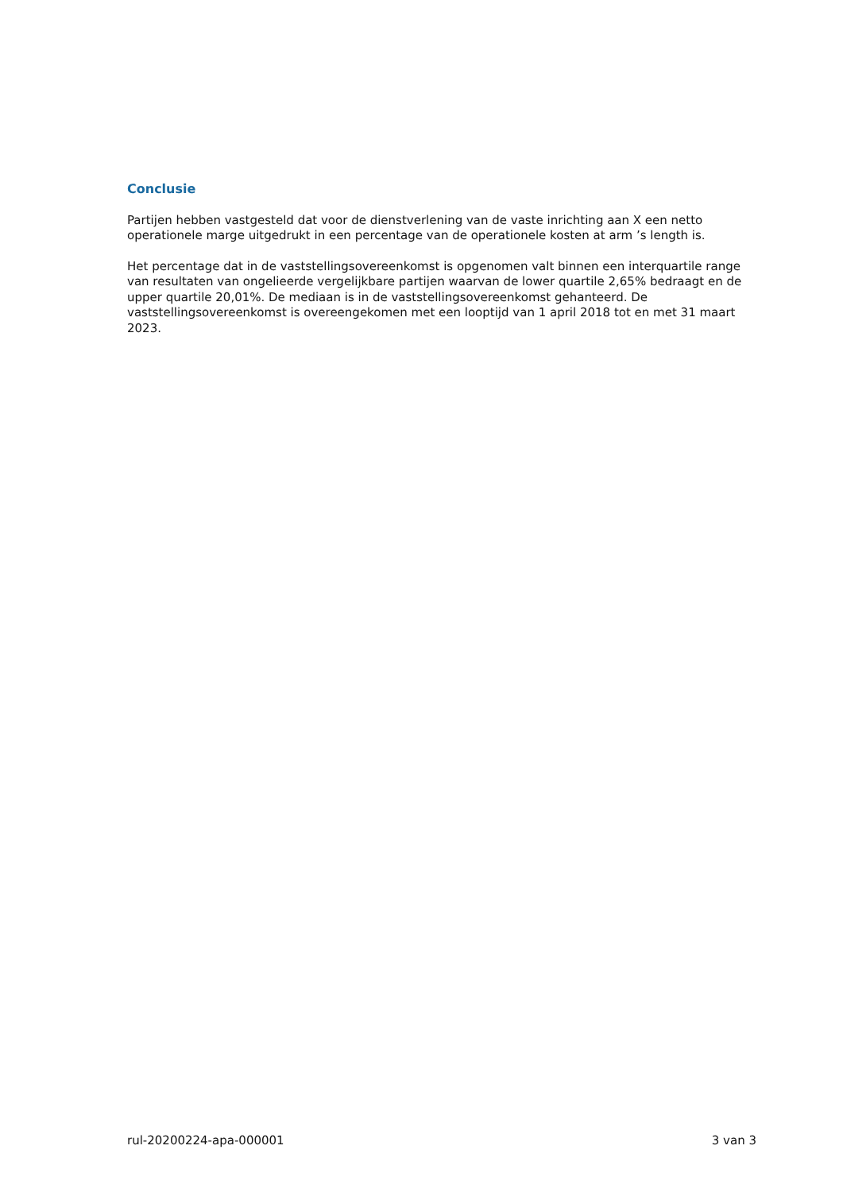Conclusie
Partijen hebben vastgesteld dat voor de dienstverlening van de vaste inrichting aan X een netto operationele marge uitgedrukt in een percentage van de operationele kosten at arm ’s length is.
Het percentage dat in de vaststellingsovereenkomst is opgenomen valt binnen een interquartile range van resultaten van ongelieerde vergelijkbare partijen waarvan de lower quartile 2,65% bedraagt en de upper quartile 20,01%. De mediaan is in de vaststellingsovereenkomst gehanteerd. De vaststellingsovereenkomst is overeengekomen met een looptijd van 1 april 2018 tot en met 31 maart 2023.
rul-20200224-apa-000001 3 van 3